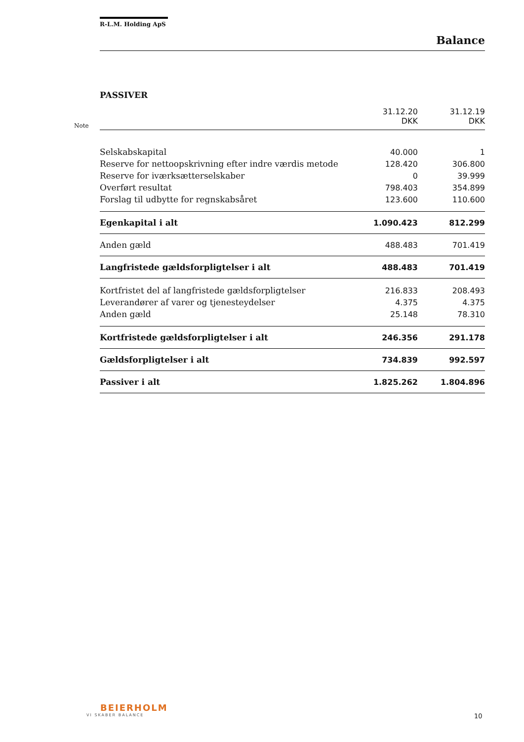R-L.M. Holding ApS
Balance
PASSIVER
| Note | | 31.12.20 DKK | 31.12.19 DKK |
| | Selskabskapital | 40.000 | 1 |
| | Reserve for nettoopskrivning efter indre værdis metode | 128.420 | 306.800 |
| | Reserve for iværksætterselskaber | 0 | 39.999 |
| | Overført resultat | 798.403 | 354.899 |
| | Forslag til udbytte for regnskabsåret | 123.600 | 110.600 |
| | Egenkapital i alt | 1.090.423 | 812.299 |
| | Anden gæld | 488.483 | 701.419 |
| | Langfristede gældsforpligtelser i alt | 488.483 | 701.419 |
| | Kortfristet del af langfristede gældsforpligtelser | 216.833 | 208.493 |
| | Leverandører af varer og tjenesteydelser | 4.375 | 4.375 |
| | Anden gæld | 25.148 | 78.310 |
| | Kortfristede gældsforpligtelser i alt | 246.356 | 291.178 |
| | Gældsforpligtelser i alt | 734.839 | 992.597 |
| | Passiver i alt | 1.825.262 | 1.804.896 |
BEIERHOLM
VI SKABER BALANCE
10